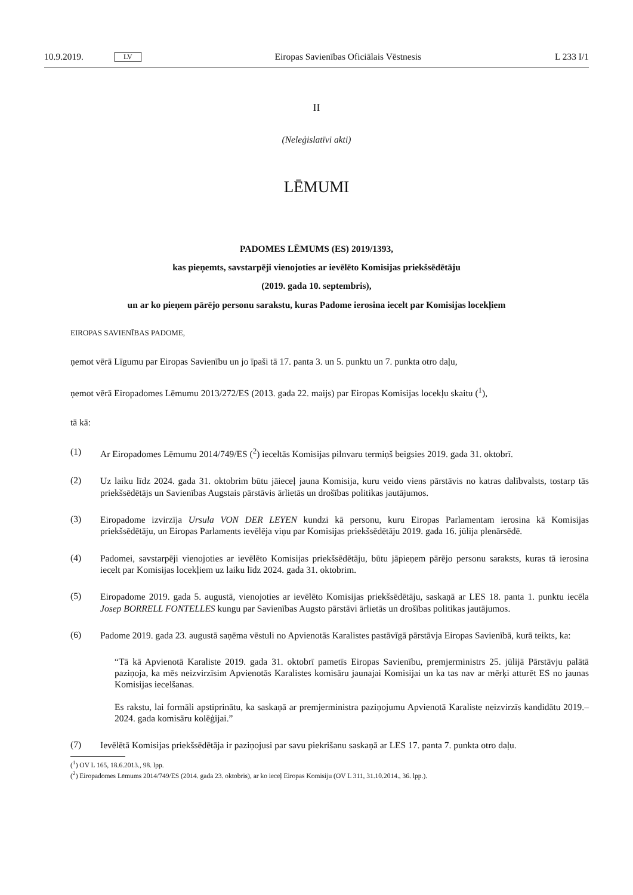10.9.2019. LV Eiropas Savienības Oficiālais Vēstnesis L 233 I/1
II
(Neleģislatīvi akti)
LĒMUMI
PADOMES LĒMUMS (ES) 2019/1393,
kas pieņemts, savstarpēji vienojoties ar ievēlēto Komisijas priekšsēdētāju
(2019. gada 10. septembris),
un ar ko pieņem pārējo personu sarakstu, kuras Padome ierosina iecelt par Komisijas locekļiem
EIROPAS SAVIENĪBAS PADOME,
ņemot vērā Līgumu par Eiropas Savienību un jo īpaši tā 17. panta 3. un 5. punktu un 7. punkta otro daļu,
ņemot vērā Eiropadomes Lēmumu 2013/272/ES (2013. gada 22. maijs) par Eiropas Komisijas locekļu skaitu (<sup>1</sup>),
tā kā:
(1)
Ar Eiropadomes Lēmumu 2014/749/ES (<sup>2</sup>) ieceltās Komisijas pilnvaru termiņš beigsies 2019. gada 31. oktobrī.
(2)
Uz laiku līdz 2024. gada 31. oktobrim būtu jāieceļ jauna Komisija, kuru veido viens pārstāvis no katras dalībvalsts, tostarp tās priekšsēdētājs un Savienības Augstais pārstāvis ārlietās un drošības politikas jautājumos.
(3)
Eiropadome izvirzīja Ursula VON DER LEYEN kundzi kā personu, kuru Eiropas Parlamentam ierosina kā Komisijas priekšsēdētāju, un Eiropas Parlaments ievēlēja viņu par Komisijas priekšsēdētāju 2019. gada 16. jūlija plenārsēdē.
(4)
Padomei, savstarpēji vienojoties ar ievēlēto Komisijas priekšsēdētāju, būtu jāpieņem pārējo personu saraksts, kuras tā ierosina iecelt par Komisijas locekļiem uz laiku līdz 2024. gada 31. oktobrim.
(5)
Eiropadome 2019. gada 5. augustā, vienojoties ar ievēlēto Komisijas priekšsēdētāju, saskaņā ar LES 18. panta 1. punktu iecēla Josep BORRELL FONTELLES kungu par Savienības Augsto pārstāvi ārlietās un drošības politikas jautājumos.
(6)
Padome 2019. gada 23. augustā saņēma vēstuli no Apvienotās Karalistes pastāvīgā pārstāvja Eiropas Savienībā, kurā teikts, ka:
“Tā kā Apvienotā Karaliste 2019. gada 31. oktobrī pametīs Eiropas Savienību, premjerministrs 25. jūlijā Pārstāvju palātā paziņoja, ka mēs neizvirzīsim Apvienotās Karalistes komisāru jaunajai Komisijai un ka tas nav ar mērķi atturēt ES no jaunas Komisijas iecelšanas.
Es rakstu, lai formāli apstiprinātu, ka saskaņā ar premjerministra paziņojumu Apvienotā Karaliste neizvirzīs kandidātu 2019.–2024. gada komisāru kolēģijai.”
(7)
Ievēlētā Komisijas priekšsēdētāja ir paziņojusi par savu piekrišanu saskaņā ar LES 17. panta 7. punkta otro daļu.
(<sup>1</sup>) OV L 165, 18.6.2013., 98. lpp.
(<sup>2</sup>) Eiropadomes Lēmums 2014/749/ES (2014. gada 23. oktobris), ar ko ieceļ Eiropas Komisiju (OV L 311, 31.10.2014., 36. lpp.).